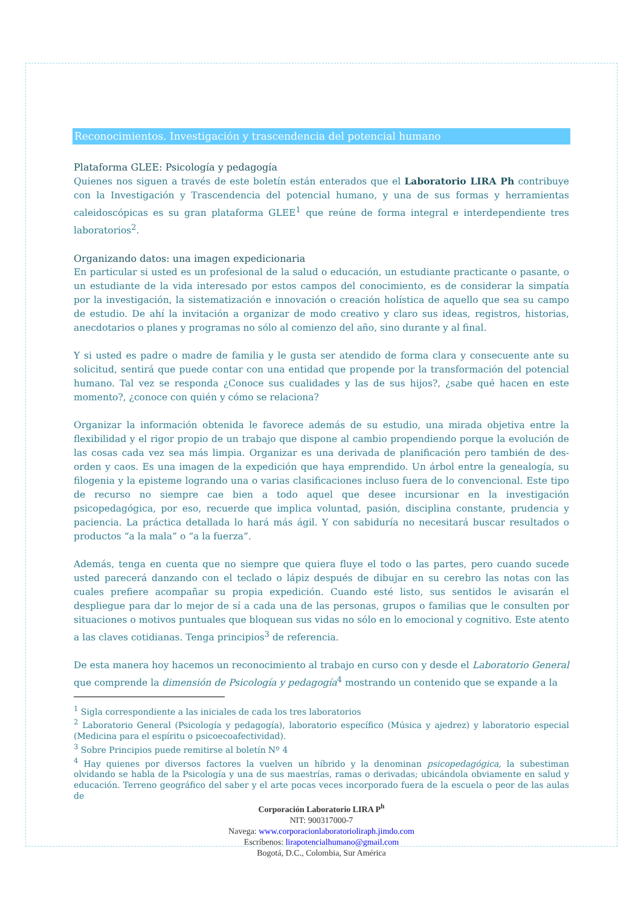Reconocimientos. Investigación y trascendencia del potencial humano
Plataforma GLEE: Psicología y pedagogía
Quienes nos siguen a través de este boletín están enterados que el Laboratorio LIRA Ph contribuye con la Investigación y Trascendencia del potencial humano, y una de sus formas y herramientas caleidoscópicas es su gran plataforma GLEE<sup>1</sup> que reúne de forma integral e interdependiente tres laboratorios<sup>2</sup>.
Organizando datos: una imagen expedicionaria
En particular si usted es un profesional de la salud o educación, un estudiante practicante o pasante, o un estudiante de la vida interesado por estos campos del conocimiento, es de considerar la simpatía por la investigación, la sistematización e innovación o creación holística de aquello que sea su campo de estudio. De ahí la invitación a organizar de modo creativo y claro sus ideas, registros, historias, anecdotarios o planes y programas no sólo al comienzo del año, sino durante y al final.
Y si usted es padre o madre de familia y le gusta ser atendido de forma clara y consecuente ante su solicitud, sentirá que puede contar con una entidad que propende por la transformación del potencial humano. Tal vez se responda ¿Conoce sus cualidades y las de sus hijos?, ¿sabe qué hacen en este momento?, ¿conoce con quién y cómo se relaciona?
Organizar la información obtenida le favorece además de su estudio, una mirada objetiva entre la flexibilidad y el rigor propio de un trabajo que dispone al cambio propendiendo porque la evolución de las cosas cada vez sea más limpia. Organizar es una derivada de planificación pero también de des-orden y caos. Es una imagen de la expedición que haya emprendido. Un árbol entre la genealogía, su filogenia y la episteme logrando una o varias clasificaciones incluso fuera de lo convencional. Este tipo de recurso no siempre cae bien a todo aquel que desee incursionar en la investigación psicopedagógica, por eso, recuerde que implica voluntad, pasión, disciplina constante, prudencia y paciencia. La práctica detallada lo hará más ágil. Y con sabiduría no necesitará buscar resultados o productos “a la mala” o “a la fuerza”.
Además, tenga en cuenta que no siempre que quiera fluye el todo o las partes, pero cuando sucede usted parecerá danzando con el teclado o lápiz después de dibujar en su cerebro las notas con las cuales prefiere acompañar su propia expedición. Cuando esté listo, sus sentidos le avisarán el despliegue para dar lo mejor de sí a cada una de las personas, grupos o familias que le consulten por situaciones o motivos puntuales que bloquean sus vidas no sólo en lo emocional y cognitivo. Este atento a las claves cotidianas. Tenga principios<sup>3</sup> de referencia.
De esta manera hoy hacemos un reconocimiento al trabajo en curso con y desde el Laboratorio General que comprende la dimensión de Psicología y pedagogía<sup>4</sup> mostrando un contenido que se expande a la
<sup>1</sup> Sigla correspondiente a las iniciales de cada los tres laboratorios
<sup>2</sup> Laboratorio General (Psicología y pedagogía), laboratorio específico (Música y ajedrez) y laboratorio especial (Medicina para el espíritu o psicoecoafectividad).
<sup>3</sup> Sobre Principios puede remitirse al boletín Nº 4
<sup>4</sup> Hay quienes por diversos factores la vuelven un híbrido y la denominan psicopedagógica, la subestiman olvidando se habla de la Psicología y una de sus maestrías, ramas o derivadas; ubicándola obviamente en salud y educación. Terreno geográfico del saber y el arte pocas veces incorporado fuera de la escuela o peor de las aulas de
Corporación Laboratorio LIRA P<sup>h</sup>
NIT: 900317000-7
Navega: www.corporacionlaboratorioliraph.jimdo.com
Escríbenos: lirapotencialhumano@gmail.com
Bogotá, D.C., Colombia, Sur América